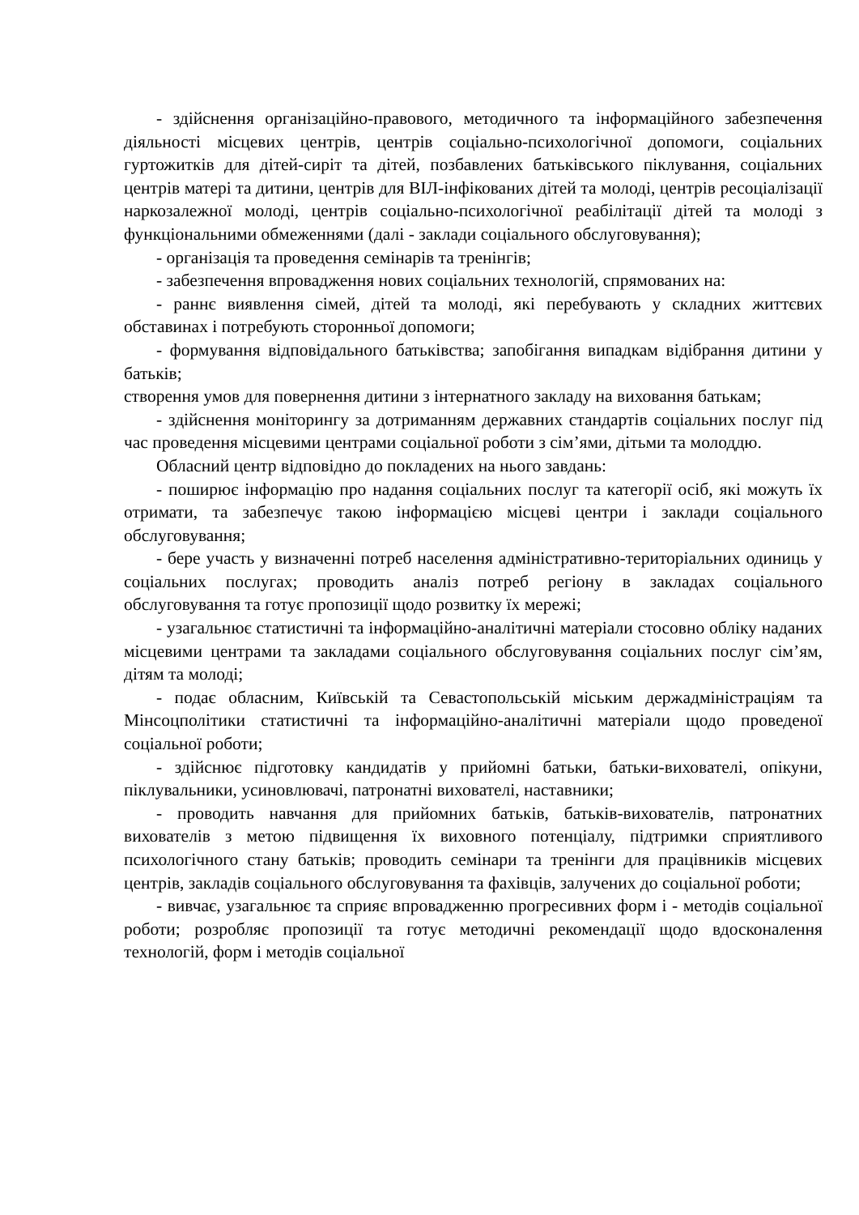- здійснення організаційно-правового, методичного та інформаційного забезпечення діяльності місцевих центрів, центрів соціально-психологічної допомоги, соціальних гуртожитків для дітей-сиріт та дітей, позбавлених батьківського піклування, соціальних центрів матері та дитини, центрів для ВІЛ-інфікованих дітей та молоді, центрів ресоціалізації наркозалежної молоді, центрів соціально-психологічної реабілітації дітей та молоді з функціональними обмеженнями (далі - заклади соціального обслуговування);
- організація та проведення семінарів та тренінгів;
- забезпечення впровадження нових соціальних технологій, спрямованих на:
- раннє виявлення сімей, дітей та молоді, які перебувають у складних життєвих обставинах і потребують сторонньої допомоги;
- формування відповідального батьківства; запобігання випадкам відібрання дитини у батьків;
створення умов для повернення дитини з інтернатного закладу на виховання батькам;
- здійснення моніторингу за дотриманням державних стандартів соціальних послуг під час проведення місцевими центрами соціальної роботи з сім’ями, дітьми та молоддю.
Обласний центр відповідно до покладених на нього завдань:
- поширює інформацію про надання соціальних послуг та категорії осіб, які можуть їх отримати, та забезпечує такою інформацією місцеві центри і заклади соціального обслуговування;
- бере участь у визначенні потреб населення адміністративно-територіальних одиниць у соціальних послугах; проводить аналіз потреб регіону в закладах соціального обслуговування та готує пропозиції щодо розвитку їх мережі;
- узагальнює статистичні та інформаційно-аналітичні матеріали стосовно обліку наданих місцевими центрами та закладами соціального обслуговування соціальних послуг сім’ям, дітям та молоді;
- подає обласним, Київській та Севастопольській міським держадміністраціям та Мінсоцполітики статистичні та інформаційно-аналітичні матеріали щодо проведеної соціальної роботи;
- здійснює підготовку кандидатів у прийомні батьки, батьки-вихователі, опікуни, піклувальники, усиновлювачі, патронатні вихователі, наставники;
- проводить навчання для прийомних батьків, батьків-вихователів, патронатних вихователів з метою підвищення їх виховного потенціалу, підтримки сприятливого психологічного стану батьків; проводить семінари та тренінги для працівників місцевих центрів, закладів соціального обслуговування та фахівців, залучених до соціальної роботи;
- вивчає, узагальнює та сприяє впровадженню прогресивних форм і - методів соціальної роботи; розробляє пропозиції та готує методичні рекомендації щодо вдосконалення технологій, форм і методів соціальної